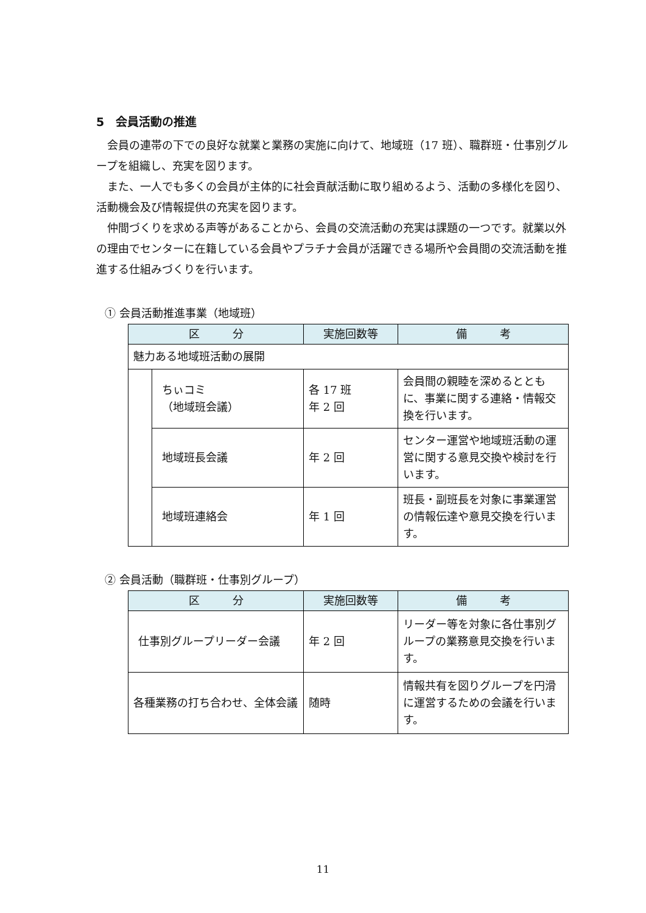5　会員活動の推進
　会員の連帯の下での良好な就業と業務の実施に向けて、地域班（17 班）、職群班・仕事別グループを組織し、充実を図ります。
　また、一人でも多くの会員が主体的に社会貢献活動に取り組めるよう、活動の多様化を図り、活動機会及び情報提供の充実を図ります。
　仲間づくりを求める声等があることから、会員の交流活動の充実は課題の一つです。就業以外の理由でセンターに在籍している会員やプラチナ会員が活躍できる場所や会員間の交流活動を推進する仕組みづくりを行います。
① 会員活動推進事業（地域班）
| 区 分 | | 実施回数等 | 備 考 |
| --- | --- | --- | --- |
| 魅力ある地域班活動の展開 | | | |
| | ちぃコミ （地域班会議） | 各 17 班 年 2 回 | 会員間の親睦を深めるとともに、事業に関する連絡・情報交換を行います。 |
| | 地域班長会議 | 年 2 回 | センター運営や地域班活動の運営に関する意見交換や検討を行います。 |
| | 地域班連絡会 | 年 1 回 | 班長・副班長を対象に事業運営の情報伝達や意見交換を行います。 |
② 会員活動（職群班・仕事別グループ）
| 区 分 | 実施回数等 | 備 考 |
| --- | --- | --- |
| 仕事別グループリーダー会議 | 年 2 回 | リーダー等を対象に各仕事別グループの業務意見交換を行います。 |
| 各種業務の打ち合わせ、全体会議 | 随時 | 情報共有を図りグループを円滑に運営するための会議を行います。 |
11